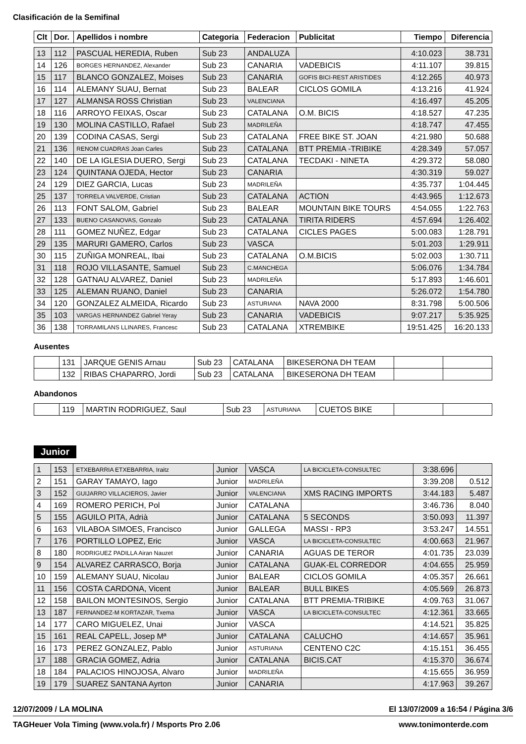Clasificación de la Semifinal
| Clt | Dor. | Apellidos i nombre | Categoria | Federacion | Publicitat | Tiempo | Diferencia |
| --- | --- | --- | --- | --- | --- | --- | --- |
| 13 | 112 | PASCUAL HEREDIA, Ruben | Sub 23 | ANDALUZA | | 4:10.023 | 38.731 |
| 14 | 126 | BORGES HERNANDEZ, Alexander | Sub 23 | CANARIA | VADEBICIS | 4:11.107 | 39.815 |
| 15 | 117 | BLANCO GONZALEZ, Moises | Sub 23 | CANARIA | GOFIS BICI-REST ARISTIDES | 4:12.265 | 40.973 |
| 16 | 114 | ALEMANY SUAU, Bernat | Sub 23 | BALEAR | CICLOS GOMILA | 4:13.216 | 41.924 |
| 17 | 127 | ALMANSA ROSS Christian | Sub 23 | VALENCIANA | | 4:16.497 | 45.205 |
| 18 | 116 | ARROYO FEIXAS, Oscar | Sub 23 | CATALANA | O.M. BICIS | 4:18.527 | 47.235 |
| 19 | 130 | MOLINA CASTILLO, Rafael | Sub 23 | MADRILEÑA | | 4:18.747 | 47.455 |
| 20 | 139 | CODINA CASAS, Sergi | Sub 23 | CATALANA | FREE BIKE ST. JOAN | 4:21.980 | 50.688 |
| 21 | 136 | RENOM CUADRAS Joan Carles | Sub 23 | CATALANA | BTT PREMIA -TRIBIKE | 4:28.349 | 57.057 |
| 22 | 140 | DE LA IGLESIA DUERO, Sergi | Sub 23 | CATALANA | TECDAKI - NINETA | 4:29.372 | 58.080 |
| 23 | 124 | QUINTANA OJEDA, Hector | Sub 23 | CANARIA | | 4:30.319 | 59.027 |
| 24 | 129 | DIEZ GARCIA, Lucas | Sub 23 | MADRILEÑA | | 4:35.737 | 1:04.445 |
| 25 | 137 | TORRELA VALVERDE, Cristian | Sub 23 | CATALANA | ACTION | 4:43.965 | 1:12.673 |
| 26 | 113 | FONT SALOM, Gabriel | Sub 23 | BALEAR | MOUNTAIN BIKE TOURS | 4:54.055 | 1:22.763 |
| 27 | 133 | BUENO CASANOVAS, Gonzalo | Sub 23 | CATALANA | TIRITA RIDERS | 4:57.694 | 1:26.402 |
| 28 | 111 | GOMEZ NUÑEZ, Edgar | Sub 23 | CATALANA | CICLES PAGES | 5:00.083 | 1:28.791 |
| 29 | 135 | MARURI GAMERO, Carlos | Sub 23 | VASCA | | 5:01.203 | 1:29.911 |
| 30 | 115 | ZUÑIGA MONREAL, Ibai | Sub 23 | CATALANA | O.M.BICIS | 5:02.003 | 1:30.711 |
| 31 | 118 | ROJO VILLASANTE, Samuel | Sub 23 | C.MANCHEGA | | 5:06.076 | 1:34.784 |
| 32 | 128 | GATNAU ALVAREZ, Daniel | Sub 23 | MADRILEÑA | | 5:17.893 | 1:46.601 |
| 33 | 125 | ALEMAN RUANO, Daniel | Sub 23 | CANARIA | | 5:26.072 | 1:54.780 |
| 34 | 120 | GONZALEZ ALMEIDA, Ricardo | Sub 23 | ASTURIANA | NAVA 2000 | 8:31.798 | 5:00.506 |
| 35 | 103 | VARGAS HERNANDEZ Gabriel Yeray | Sub 23 | CANARIA | VADEBICIS | 9:07.217 | 5:35.925 |
| 36 | 138 | TORRAMILANS LLINARES, Francesc | Sub 23 | CATALANA | XTREMBIKE | 19:51.425 | 16:20.133 |
Ausentes
| | 131 | JARQUE GENIS Arnau | Sub 23 | CATALANA | BIKESERONA DH TEAM | | |
| | 132 | RIBAS CHAPARRO, Jordi | Sub 23 | CATALANA | BIKESERONA DH TEAM | | |
Abandonos
| | 119 | MARTIN RODRIGUEZ, Saul | Sub 23 | ASTURIANA | CUETOS BIKE | | |
Junior
| 1 | 153 | ETXEBARRIA ETXEBARRIA, Iraitz | Junior | VASCA | LA BICICLETA-CONSULTEC | 3:38.696 | |
| 2 | 151 | GARAY TAMAYO, Iago | Junior | MADRILEÑA | | 3:39.208 | 0.512 |
| 3 | 152 | GUIJARRO VILLACIEROS, Javier | Junior | VALENCIANA | XMS RACING IMPORTS | 3:44.183 | 5.487 |
| 4 | 169 | ROMERO PERICH, Pol | Junior | CATALANA | | 3:46.736 | 8.040 |
| 5 | 155 | AGUILO PITA, Adrià | Junior | CATALANA | 5 SECONDS | 3:50.093 | 11.397 |
| 6 | 163 | VILABOA SIMOES, Francisco | Junior | GALLEGA | MASSI - RP3 | 3:53.247 | 14.551 |
| 7 | 176 | PORTILLO LOPEZ, Eric | Junior | VASCA | LA BICICLETA-CONSULTEC | 4:00.663 | 21.967 |
| 8 | 180 | RODRIGUEZ PADILLA Airan Nauzet | Junior | CANARIA | AGUAS DE TEROR | 4:01.735 | 23.039 |
| 9 | 154 | ALVAREZ CARRASCO, Borja | Junior | CATALANA | GUAK-EL CORREDOR | 4:04.655 | 25.959 |
| 10 | 159 | ALEMANY SUAU, Nicolau | Junior | BALEAR | CICLOS GOMILA | 4:05.357 | 26.661 |
| 11 | 156 | COSTA CARDONA, Vicent | Junior | BALEAR | BULL BIKES | 4:05.569 | 26.873 |
| 12 | 158 | BAILON MONTESINOS, Sergio | Junior | CATALANA | BTT PREMIA-TRIBIKE | 4:09.763 | 31.067 |
| 13 | 187 | FERNANDEZ-M KORTAZAR, Txema | Junior | VASCA | LA BICICLETA-CONSULTEC | 4:12.361 | 33.665 |
| 14 | 177 | CARO MIGUELEZ, Unai | Junior | VASCA | | 4:14.521 | 35.825 |
| 15 | 161 | REAL CAPELL, Josep Mª | Junior | CATALANA | CALUCHO | 4:14.657 | 35.961 |
| 16 | 173 | PEREZ GONZALEZ, Pablo | Junior | ASTURIANA | CENTENO C2C | 4:15.151 | 36.455 |
| 17 | 188 | GRACIA GOMEZ, Adria | Junior | CATALANA | BICIS.CAT | 4:15.370 | 36.674 |
| 18 | 184 | PALACIOS HINOJOSA, Alvaro | Junior | MADRILEÑA | | 4:15.655 | 36.959 |
| 19 | 179 | SUAREZ SANTANA Ayrton | Junior | CANARIA | | 4:17.963 | 39.267 |
12/07/2009 / LA MOLINA El 13/07/2009 a 16:54 / Página 3/6
TAGHeuer Vola Timing (www.vola.fr) / Msports Pro 2.06 www.tonimonterde.com